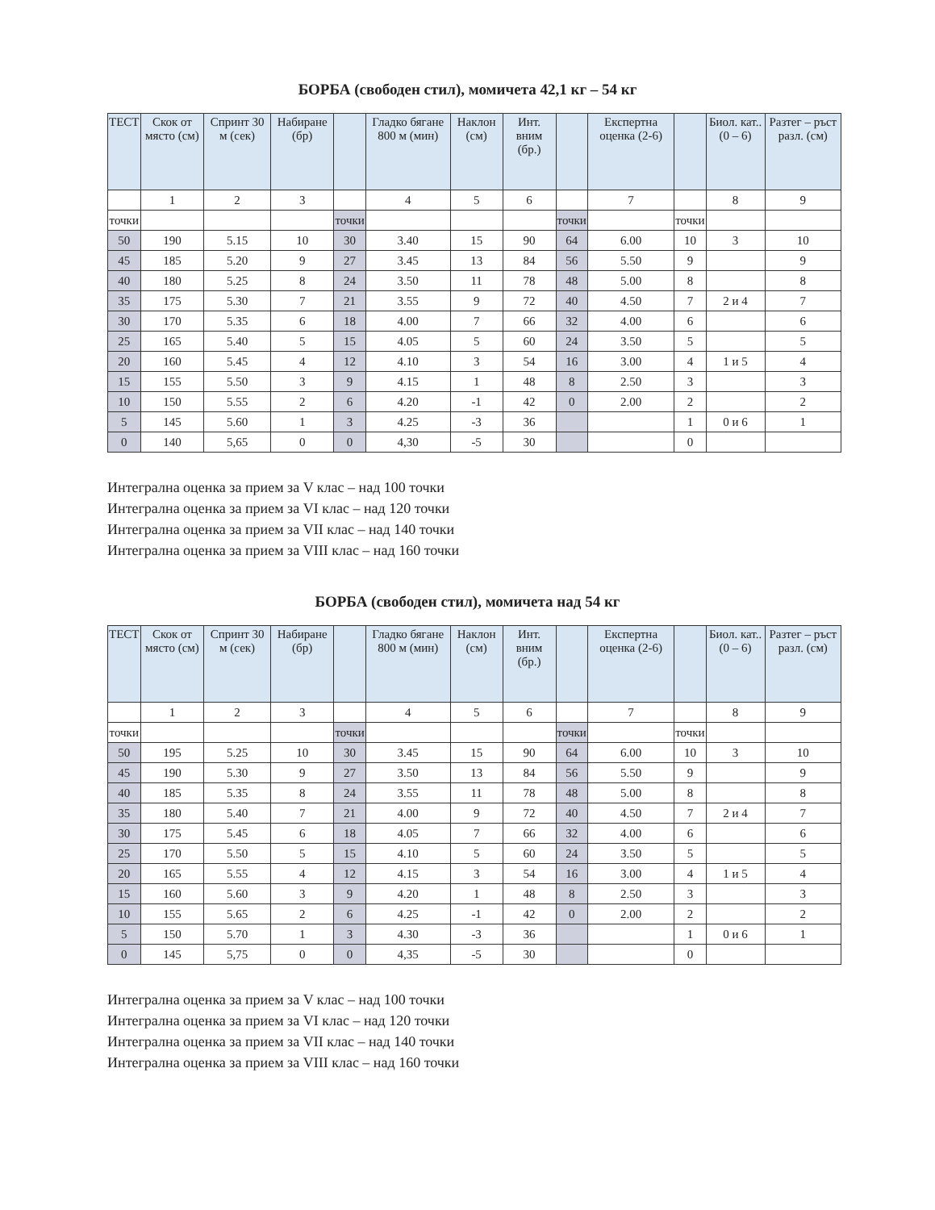БОРБА (свободен стил), момичета 42,1 кг – 54 кг
| ТЕСТ | Скок от място (см) | Спринт 30 м (сек) | Набиране (бр) | | Гладко бягане 800 м (мин) | Наклон (см) | Инт. вним (бр.) | | Експертна оценка (2-6) | | Биол. кат.. (0 – 6) | Разтег – ръст разл. (см) |
| --- | --- | --- | --- | --- | --- | --- | --- | --- | --- | --- | --- | --- |
| | 1 | 2 | 3 | | 4 | 5 | 6 | | 7 | | 8 | 9 |
| точки | | | | точки | | | | точки | | точки | | |
| 50 | 190 | 5.15 | 10 | 30 | 3.40 | 15 | 90 | 64 | 6.00 | 10 | 3 | 10 |
| 45 | 185 | 5.20 | 9 | 27 | 3.45 | 13 | 84 | 56 | 5.50 | 9 | | 9 |
| 40 | 180 | 5.25 | 8 | 24 | 3.50 | 11 | 78 | 48 | 5.00 | 8 | | 8 |
| 35 | 175 | 5.30 | 7 | 21 | 3.55 | 9 | 72 | 40 | 4.50 | 7 | 2 и 4 | 7 |
| 30 | 170 | 5.35 | 6 | 18 | 4.00 | 7 | 66 | 32 | 4.00 | 6 | | 6 |
| 25 | 165 | 5.40 | 5 | 15 | 4.05 | 5 | 60 | 24 | 3.50 | 5 | | 5 |
| 20 | 160 | 5.45 | 4 | 12 | 4.10 | 3 | 54 | 16 | 3.00 | 4 | 1 и 5 | 4 |
| 15 | 155 | 5.50 | 3 | 9 | 4.15 | 1 | 48 | 8 | 2.50 | 3 | | 3 |
| 10 | 150 | 5.55 | 2 | 6 | 4.20 | -1 | 42 | 0 | 2.00 | 2 | | 2 |
| 5 | 145 | 5.60 | 1 | 3 | 4.25 | -3 | 36 | | | 1 | 0 и 6 | 1 |
| 0 | 140 | 5,65 | 0 | 0 | 4,30 | -5 | 30 | | | 0 | | |
Интегрална оценка за прием за V клас – над 100 точки
Интегрална оценка за прием за VI клас – над 120 точки
Интегрална оценка за прием за VII клас – над 140 точки
Интегрална оценка за прием за VIII клас – над 160 точки
БОРБА (свободен стил), момичета над 54 кг
| ТЕСТ | Скок от място (см) | Спринт 30 м (сек) | Набиране (бр) | | Гладко бягане 800 м (мин) | Наклон (см) | Инт. вним (бр.) | | Експертна оценка (2-6) | | Биол. кат.. (0 – 6) | Разтег – ръст разл. (см) |
| --- | --- | --- | --- | --- | --- | --- | --- | --- | --- | --- | --- | --- |
| | 1 | 2 | 3 | | 4 | 5 | 6 | | 7 | | 8 | 9 |
| точки | | | | точки | | | | точки | | точки | | |
| 50 | 195 | 5.25 | 10 | 30 | 3.45 | 15 | 90 | 64 | 6.00 | 10 | 3 | 10 |
| 45 | 190 | 5.30 | 9 | 27 | 3.50 | 13 | 84 | 56 | 5.50 | 9 | | 9 |
| 40 | 185 | 5.35 | 8 | 24 | 3.55 | 11 | 78 | 48 | 5.00 | 8 | | 8 |
| 35 | 180 | 5.40 | 7 | 21 | 4.00 | 9 | 72 | 40 | 4.50 | 7 | 2 и 4 | 7 |
| 30 | 175 | 5.45 | 6 | 18 | 4.05 | 7 | 66 | 32 | 4.00 | 6 | | 6 |
| 25 | 170 | 5.50 | 5 | 15 | 4.10 | 5 | 60 | 24 | 3.50 | 5 | | 5 |
| 20 | 165 | 5.55 | 4 | 12 | 4.15 | 3 | 54 | 16 | 3.00 | 4 | 1 и 5 | 4 |
| 15 | 160 | 5.60 | 3 | 9 | 4.20 | 1 | 48 | 8 | 2.50 | 3 | | 3 |
| 10 | 155 | 5.65 | 2 | 6 | 4.25 | -1 | 42 | 0 | 2.00 | 2 | | 2 |
| 5 | 150 | 5.70 | 1 | 3 | 4.30 | -3 | 36 | | | 1 | 0 и 6 | 1 |
| 0 | 145 | 5,75 | 0 | 0 | 4,35 | -5 | 30 | | | 0 | | |
Интегрална оценка за прием за V клас – над 100 точки
Интегрална оценка за прием за VI клас – над 120 точки
Интегрална оценка за прием за VII клас – над 140 точки
Интегрална оценка за прием за VIII клас – над 160 точки